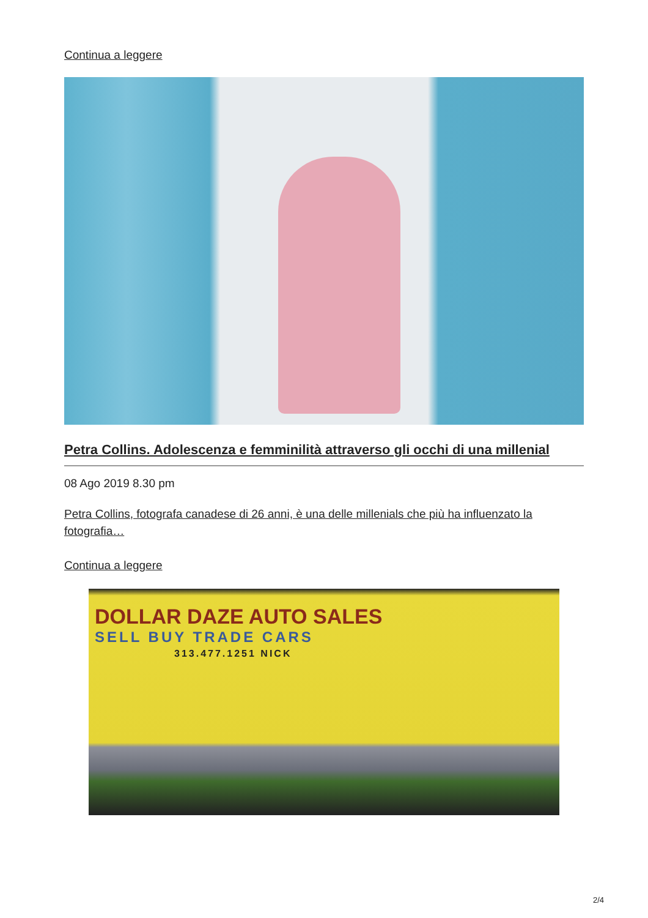Continua a leggere
Petra Collins. Adolescenza e femminilità attraverso gli occhi di una millenial
08 Ago 2019 8.30 pm
Petra Collins, fotografa canadese di 26 anni, è una delle millenials che più ha influenzato la fotografia…
Continua a leggere
DOLLAR DAZE AUTO SALES
SELL BUY TRADE CARS
313.477.1251 NICK
2/4